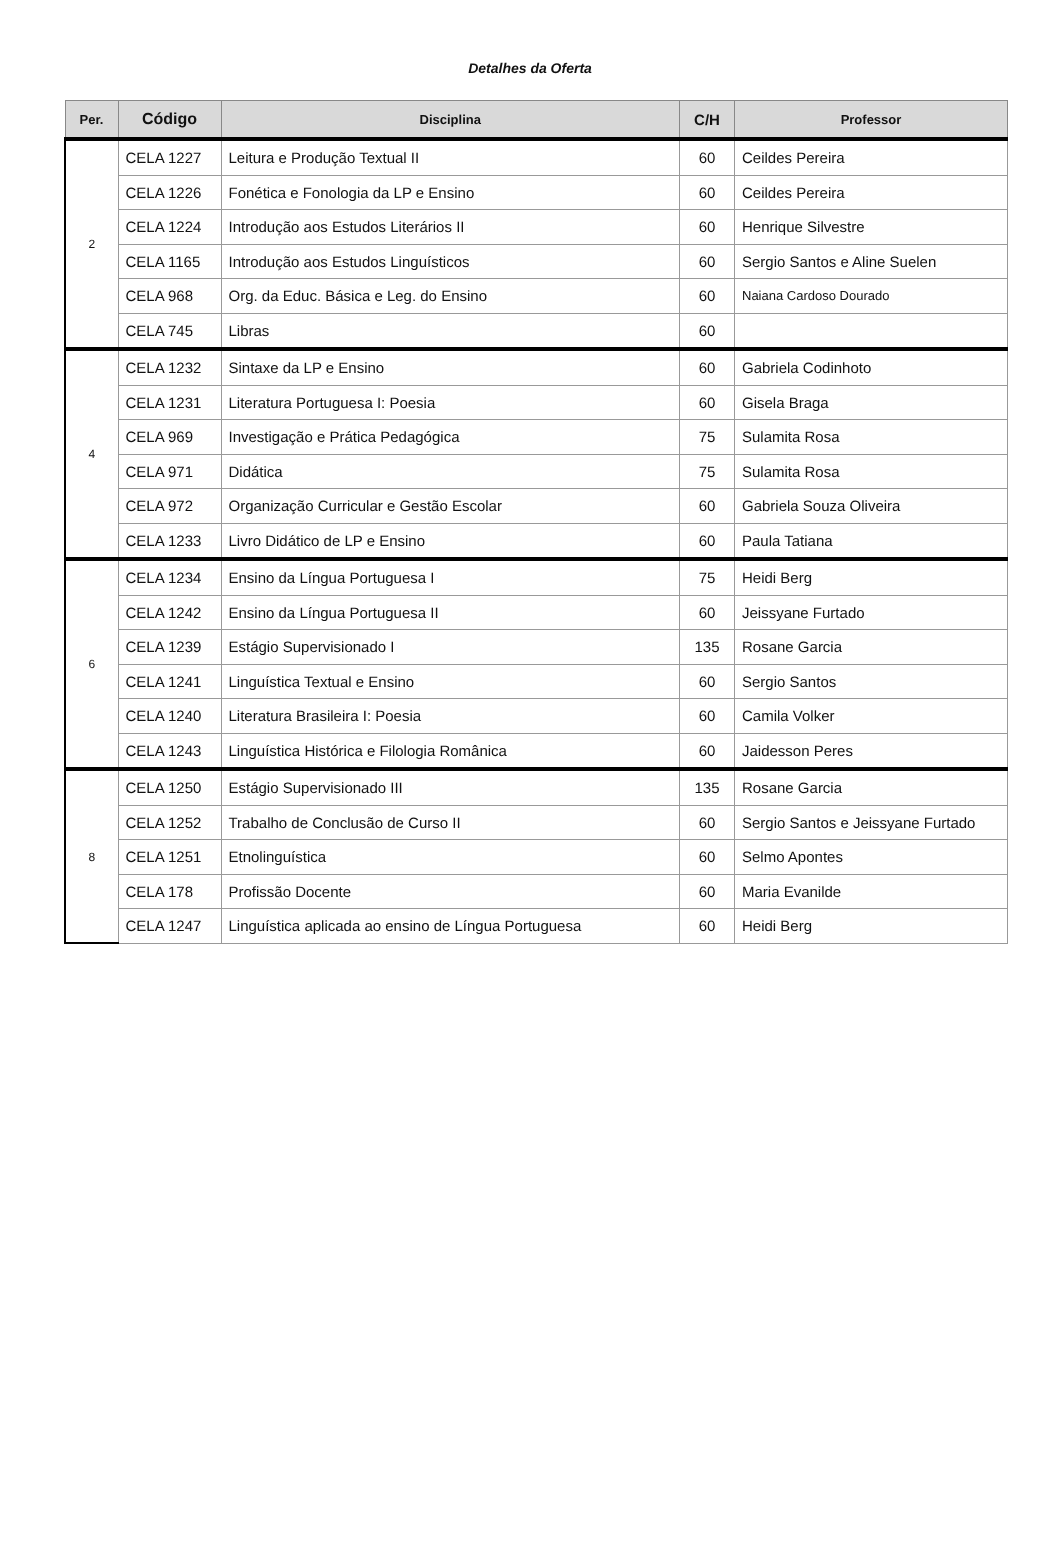Detalhes da Oferta
| Per. | Código | Disciplina | C/H | Professor |
| --- | --- | --- | --- | --- |
| 2 | CELA 1227 | Leitura e Produção Textual II | 60 | Ceildes Pereira |
| | CELA 1226 | Fonética e Fonologia da LP e Ensino | 60 | Ceildes Pereira |
| | CELA 1224 | Introdução aos Estudos Literários II | 60 | Henrique Silvestre |
| | CELA 1165 | Introdução aos Estudos Linguísticos | 60 | Sergio Santos e Aline Suelen |
| | CELA 968 | Org. da Educ. Básica e Leg. do Ensino | 60 | Naiana Cardoso Dourado |
| | CELA 745 | Libras | 60 | |
| 4 | CELA 1232 | Sintaxe da LP e Ensino | 60 | Gabriela Codinhoto |
| | CELA 1231 | Literatura Portuguesa I: Poesia | 60 | Gisela Braga |
| | CELA 969 | Investigação e Prática Pedagógica | 75 | Sulamita Rosa |
| | CELA 971 | Didática | 75 | Sulamita Rosa |
| | CELA 972 | Organização Curricular e Gestão Escolar | 60 | Gabriela Souza Oliveira |
| | CELA 1233 | Livro Didático de LP e Ensino | 60 | Paula Tatiana |
| 6 | CELA 1234 | Ensino da Língua Portuguesa I | 75 | Heidi Berg |
| | CELA 1242 | Ensino da Língua Portuguesa II | 60 | Jeissyane Furtado |
| | CELA 1239 | Estágio Supervisionado I | 135 | Rosane Garcia |
| | CELA 1241 | Linguística Textual e Ensino | 60 | Sergio Santos |
| | CELA 1240 | Literatura Brasileira I: Poesia | 60 | Camila Volker |
| | CELA 1243 | Linguística Histórica e Filologia Românica | 60 | Jaidesson Peres |
| 8 | CELA 1250 | Estágio Supervisionado III | 135 | Rosane Garcia |
| | CELA 1252 | Trabalho de Conclusão de Curso II | 60 | Sergio Santos e Jeissyane Furtado |
| | CELA 1251 | Etnolinguística | 60 | Selmo Apontes |
| | CELA 178 | Profissão Docente | 60 | Maria Evanilde |
| | CELA 1247 | Linguística aplicada ao ensino de Língua Portuguesa | 60 | Heidi Berg |